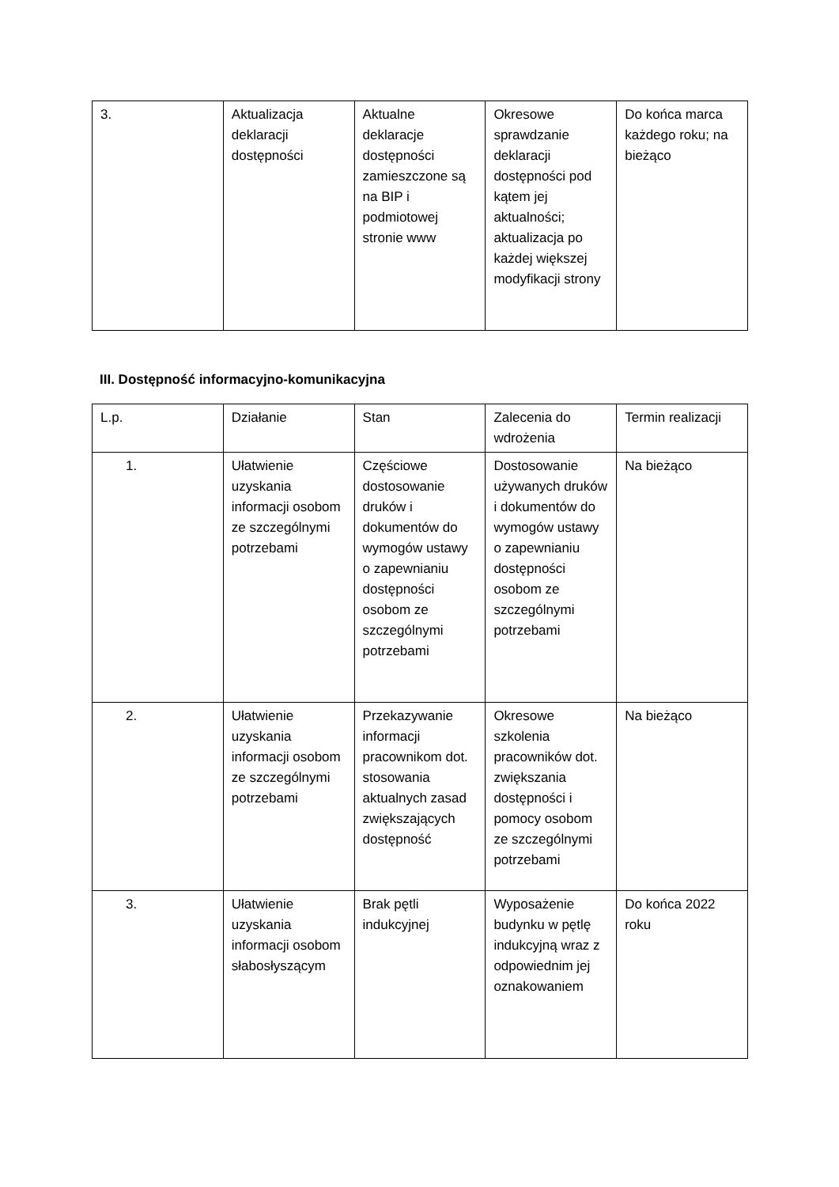| 3. | Aktualizacja deklaracji dostępności | Aktualne deklaracje dostępności zamieszczone są na BIP i podmiotowej stronie www | Okresowe sprawdzanie deklaracji dostępności pod kątem jej aktualności; aktualizacja po każdej większej modyfikacji strony | Do końca marca każdego roku; na bieżąco |
III. Dostępność informacyjno-komunikacyjna
| L.p. | Działanie | Stan | Zalecenia do wdrożenia | Termin realizacji |
| --- | --- | --- | --- | --- |
| 1. | Ułatwienie uzyskania informacji osobom ze szczególnymi potrzebami | Częściowe dostosowanie druków i dokumentów do wymogów ustawy o zapewnianiu dostępności osobom ze szczególnymi potrzebami | Dostosowanie używanych druków i dokumentów do wymogów ustawy o zapewnianiu dostępności osobom ze szczególnymi potrzebami | Na bieżąco |
| 2. | Ułatwienie uzyskania informacji osobom ze szczególnymi potrzebami | Przekazywanie informacji pracownikom dot. stosowania aktualnych zasad zwiększających dostępność | Okresowe szkolenia pracowników dot. zwiększania dostępności i pomocy osobom ze szczególnymi potrzebami | Na bieżąco |
| 3. | Ułatwienie uzyskania informacji osobom słabosłyszącym | Brak pętli indukcyjnej | Wyposażenie budynku w pętlę indukcyjną wraz z odpowiednim jej oznakowaniem | Do końca 2022 roku |